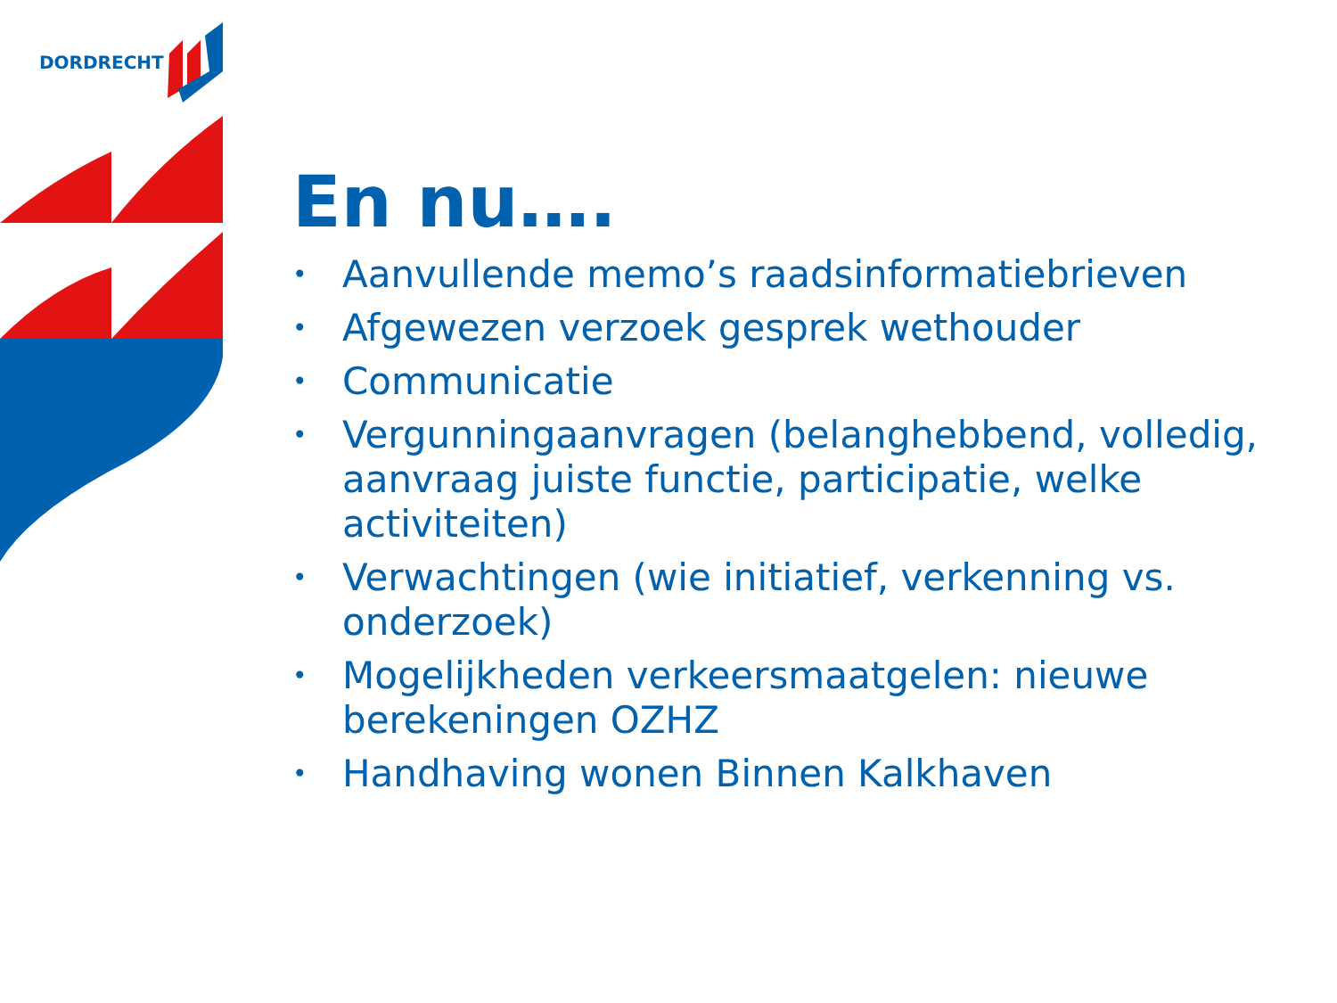DORDRECHT
En nu….
• Aanvullende memo’s raadsinformatiebrieven
• Afgewezen verzoek gesprek wethouder
• Communicatie
• Vergunningaanvragen (belanghebbend, volledig, aanvraag juiste functie, participatie, welke activiteiten)
• Verwachtingen (wie initiatief, verkenning vs. onderzoek)
• Mogelijkheden verkeersmaatgelen: nieuwe berekeningen OZHZ
• Handhaving wonen Binnen Kalkhaven